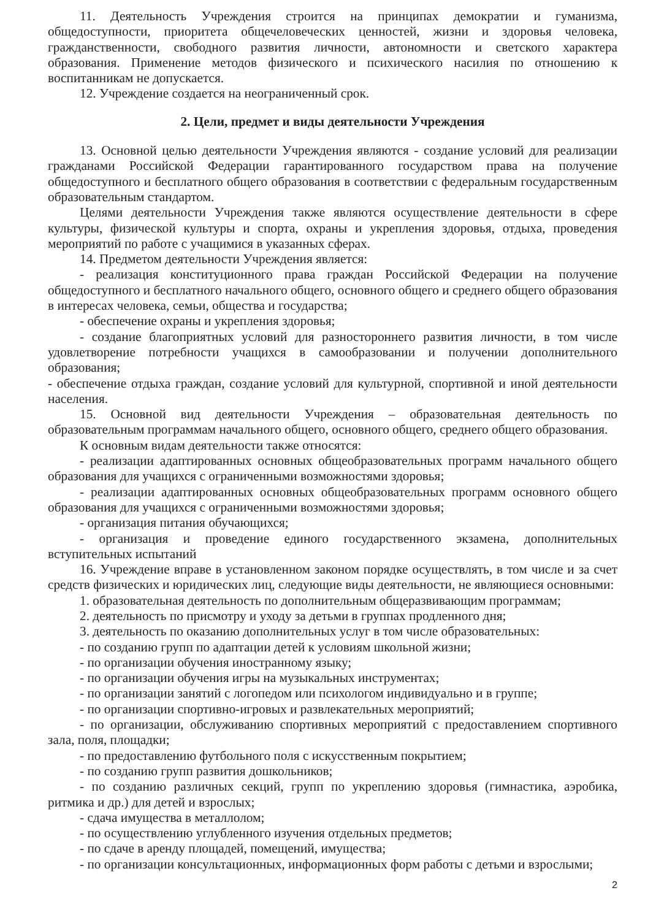11. Деятельность Учреждения строится на принципах демократии и гуманизма, общедоступности, приоритета общечеловеческих ценностей, жизни и здоровья человека, гражданственности, свободного развития личности, автономности и светского характера образования. Применение методов физического и психического насилия по отношению к воспитанникам не допускается.
12. Учреждение создается на неограниченный срок.
2. Цели, предмет и виды деятельности Учреждения
13. Основной целью деятельности Учреждения являются - создание условий для реализации гражданами Российской Федерации гарантированного государством права на получение общедоступного и бесплатного общего образования в соответствии с федеральным государственным образовательным стандартом.
Целями деятельности Учреждения также являются осуществление деятельности в сфере культуры, физической культуры и спорта, охраны и укрепления здоровья, отдыха, проведения мероприятий по работе с учащимися в указанных сферах.
14. Предметом деятельности Учреждения является:
- реализация конституционного права граждан Российской Федерации на получение общедоступного и бесплатного начального общего, основного общего и среднего общего образования в интересах человека, семьи, общества и государства;
- обеспечение охраны и укрепления здоровья;
- создание благоприятных условий для разностороннего развития личности, в том числе удовлетворение потребности учащихся в самообразовании и получении дополнительного образования;
- обеспечение отдыха граждан, создание условий для культурной, спортивной и иной деятельности населения.
15. Основной вид деятельности Учреждения – образовательная деятельность по образовательным программам начального общего, основного общего, среднего общего образования.
К основным видам деятельности также относятся:
- реализации адаптированных основных общеобразовательных программ начального общего образования для учащихся с ограниченными возможностями здоровья;
- реализации адаптированных основных общеобразовательных программ основного общего образования для учащихся с ограниченными возможностями здоровья;
- организация питания обучающихся;
- организация и проведение единого государственного экзамена, дополнительных вступительных испытаний
16. Учреждение вправе в установленном законом порядке осуществлять, в том числе и за счет средств физических и юридических лиц, следующие виды деятельности, не являющиеся основными:
1. образовательная деятельность по дополнительным общеразвивающим программам;
2. деятельность по присмотру и уходу за детьми в группах продленного дня;
3. деятельность по оказанию дополнительных услуг в том числе образовательных:
- по созданию групп по адаптации детей к условиям школьной жизни;
- по организации обучения иностранному языку;
- по организации обучения игры на музыкальных инструментах;
- по организации занятий с логопедом или психологом индивидуально и в группе;
- по организации спортивно-игровых и развлекательных мероприятий;
- по организации, обслуживанию спортивных мероприятий с предоставлением спортивного зала, поля, площадки;
- по предоставлению футбольного поля с искусственным покрытием;
- по созданию групп развития дошкольников;
- по созданию различных секций, групп по укреплению здоровья (гимнастика, аэробика, ритмика и др.) для детей и взрослых;
- сдача имущества в металлолом;
- по осуществлению углубленного изучения отдельных предметов;
- по сдаче в аренду площадей, помещений, имущества;
- по организации консультационных, информационных форм работы с детьми и взрослыми;
2